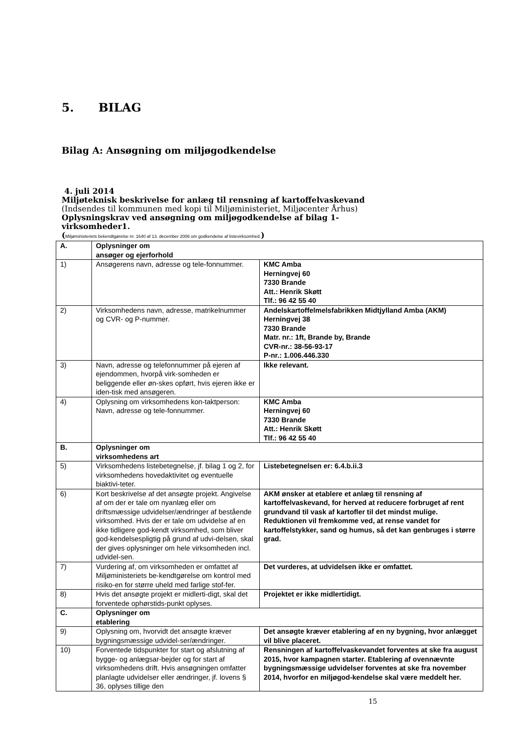5. BILAG
Bilag A: Ansøgning om miljøgodkendelse
4. juli 2014
Miljøteknisk beskrivelse for anlæg til rensning af kartoffelvaskevand
(Indsendes til kommunen med kopi til Miljøministeriet, Miljøcenter Århus)
Oplysningskrav ved ansøgning om miljøgodkendelse af bilag 1-
virksomheder1.
(Miljøministeriets bekendtgørelse nr. 1640 af 13. december 2006 om godkendelse af listevirksomhed.)
| A. | Oplysninger om ansøger og ejerforhold | |
| 1) | Ansøgerens navn, adresse og tele-fonnummer. | KMC Amba Herningvej 60 7330 Brande Att.: Henrik Skøtt Tlf.: 96 42 55 40 |
| 2) | Virksomhedens navn, adresse, matrikelnummer og CVR- og P-nummer. | Andelskartoffelmelsfabrikken Midtjylland Amba (AKM) Herningvej 38 7330 Brande Matr. nr.: 1ft, Brande by, Brande CVR-nr.: 38-56-93-17 P-nr.: 1.006.446.330 |
| 3) | Navn, adresse og telefonnummer på ejeren af ejendommen, hvorpå virk-somheden er beliggende eller øn-skes opført, hvis ejeren ikke er iden-tisk med ansøgeren. | Ikke relevant. |
| 4) | Oplysning om virksomhedens kon-taktperson: Navn, adresse og tele-fonnummer. | KMC Amba Herningvej 60 7330 Brande Att.: Henrik Skøtt Tlf.: 96 42 55 40 |
| B. | Oplysninger om virksomhedens art | |
| 5) | Virksomhedens listebetegnelse, jf. bilag 1 og 2, for virksomhedens hovedaktivitet og eventuelle biaktivi-teter. | Listebetegnelsen er: 6.4.b.ii.3 |
| 6) | Kort beskrivelse af det ansøgte projekt. Angivelse af om der er tale om nyanlæg eller om driftsmæssige udvidelser/ændringer af bestående virksomhed. Hvis der er tale om udvidelse af en ikke tidligere god-kendt virksomhed, som bliver god-kendelsespligtig på grund af udvi-delsen, skal der gives oplysninger om hele virksomheden incl. udvidel-sen. | AKM ønsker at etablere et anlæg til rensning af kartoffelvaskevand, for herved at reducere forbruget af rent grundvand til vask af kartofler til det mindst mulige. Reduktionen vil fremkomme ved, at rense vandet for kartoffelstykker, sand og humus, så det kan genbruges i større grad. |
| 7) | Vurdering af, om virksomheden er omfattet af Miljøministeriets be-kendtgørelse om kontrol med risiko-en for større uheld med farlige stof-fer. | Det vurderes, at udvidelsen ikke er omfattet. |
| 8) | Hvis det ansøgte projekt er midlerti-digt, skal det forventede ophørstids-punkt oplyses. | Projektet er ikke midlertidigt. |
| C. | Oplysninger om etablering | |
| 9) | Oplysning om, hvorvidt det ansøgte kræver bygningsmæssige udvidel-ser/ændringer. | Det ansøgte kræver etablering af en ny bygning, hvor anlægget vil blive placeret. |
| 10) | Forventede tidspunkter for start og afslutning af bygge- og anlægsar-bejder og for start af virksomhedens drift. Hvis ansøgningen omfatter planlagte udvidelser eller ændringer, jf. lovens § 36, oplyses tillige den | Rensningen af kartoffelvaskevandet forventes at ske fra august 2015, hvor kampagnen starter. Etablering af ovennævnte bygningsmæssige udvidelser forventes at ske fra november 2014, hvorfor en miljøgod-kendelse skal være meddelt her. |
15